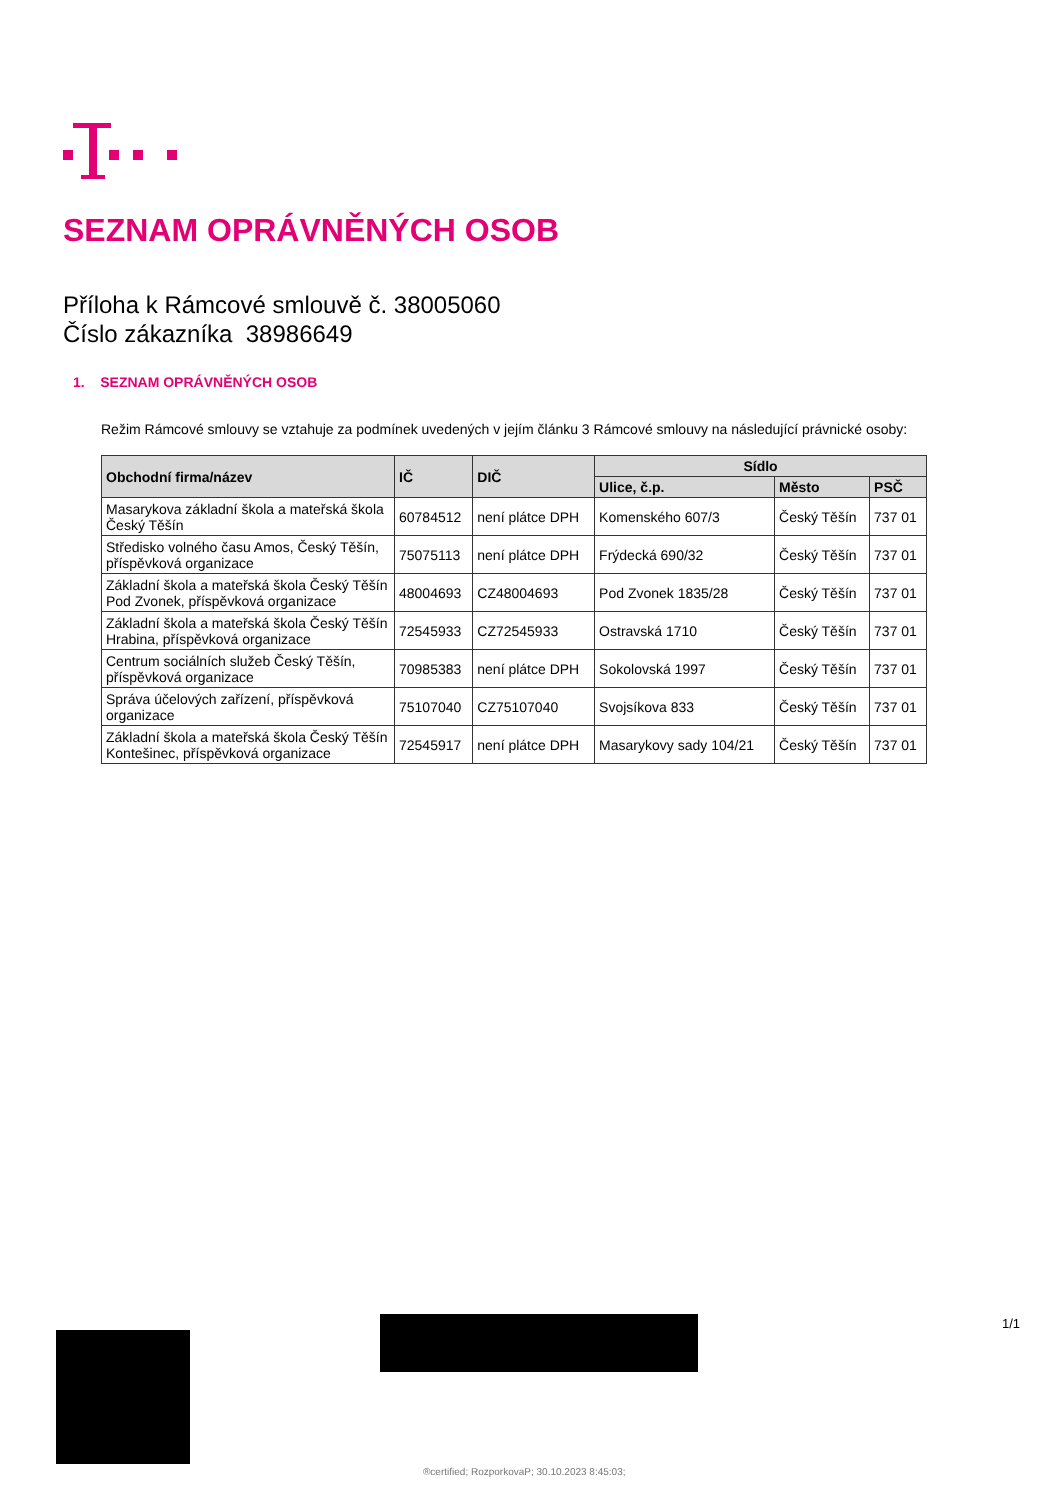SEZNAM OPRÁVNĚNÝCH OSOB
Příloha k Rámcové smlouvě č. 38005060
Číslo zákazníka 38986649
1. SEZNAM OPRÁVNĚNÝCH OSOB
Režim Rámcové smlouvy se vztahuje za podmínek uvedených v jejím článku 3 Rámcové smlouvy na následující právnické osoby:
| Obchodní firma/název | IČ | DIČ | Sídlo | | |
| --- | --- | --- | --- | --- | --- |
| | | | Ulice, č.p. | Město | PSČ |
| Masarykova základní škola a mateřská škola Český Těšín | 60784512 | není plátce DPH | Komenského 607/3 | Český Těšín | 737 01 |
| Středisko volného času Amos, Český Těšín, příspěvková organizace | 75075113 | není plátce DPH | Frýdecká 690/32 | Český Těšín | 737 01 |
| Základní škola a mateřská škola Český Těšín Pod Zvonek, příspěvková organizace | 48004693 | CZ48004693 | Pod Zvonek 1835/28 | Český Těšín | 737 01 |
| Základní škola a mateřská škola Český Těšín Hrabina, příspěvková organizace | 72545933 | CZ72545933 | Ostravská 1710 | Český Těšín | 737 01 |
| Centrum sociálních služeb Český Těšín, příspěvková organizace | 70985383 | není plátce DPH | Sokolovská 1997 | Český Těšín | 737 01 |
| Správa účelových zařízení, příspěvková organizace | 75107040 | CZ75107040 | Svojsíkova 833 | Český Těšín | 737 01 |
| Základní škola a mateřská škola Český Těšín Kontešinec, příspěvková organizace | 72545917 | není plátce DPH | Masarykovy sady 104/21 | Český Těšín | 737 01 |
1/1
®certified; RozporkovaP; 30.10.2023 8:45:03;